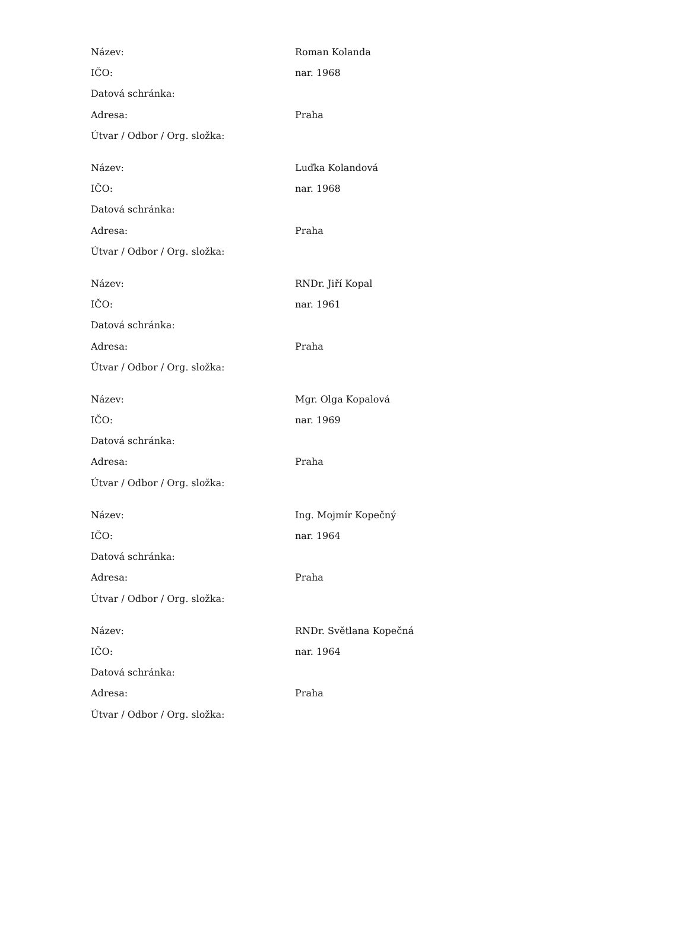| Název: | Roman Kolanda |
| IČO: | nar. 1968 |
| Datová schránka: | |
| Adresa: | Praha |
| Útvar / Odbor / Org. složka: | |
| Název: | Luďka Kolandová |
| IČO: | nar. 1968 |
| Datová schránka: | |
| Adresa: | Praha |
| Útvar / Odbor / Org. složka: | |
| Název: | RNDr. Jiří Kopal |
| IČO: | nar. 1961 |
| Datová schránka: | |
| Adresa: | Praha |
| Útvar / Odbor / Org. složka: | |
| Název: | Mgr. Olga Kopalová |
| IČO: | nar. 1969 |
| Datová schránka: | |
| Adresa: | Praha |
| Útvar / Odbor / Org. složka: | |
| Název: | Ing. Mojmír Kopečný |
| IČO: | nar. 1964 |
| Datová schránka: | |
| Adresa: | Praha |
| Útvar / Odbor / Org. složka: | |
| Název: | RNDr. Světlana Kopečná |
| IČO: | nar. 1964 |
| Datová schránka: | |
| Adresa: | Praha |
| Útvar / Odbor / Org. složka: | |